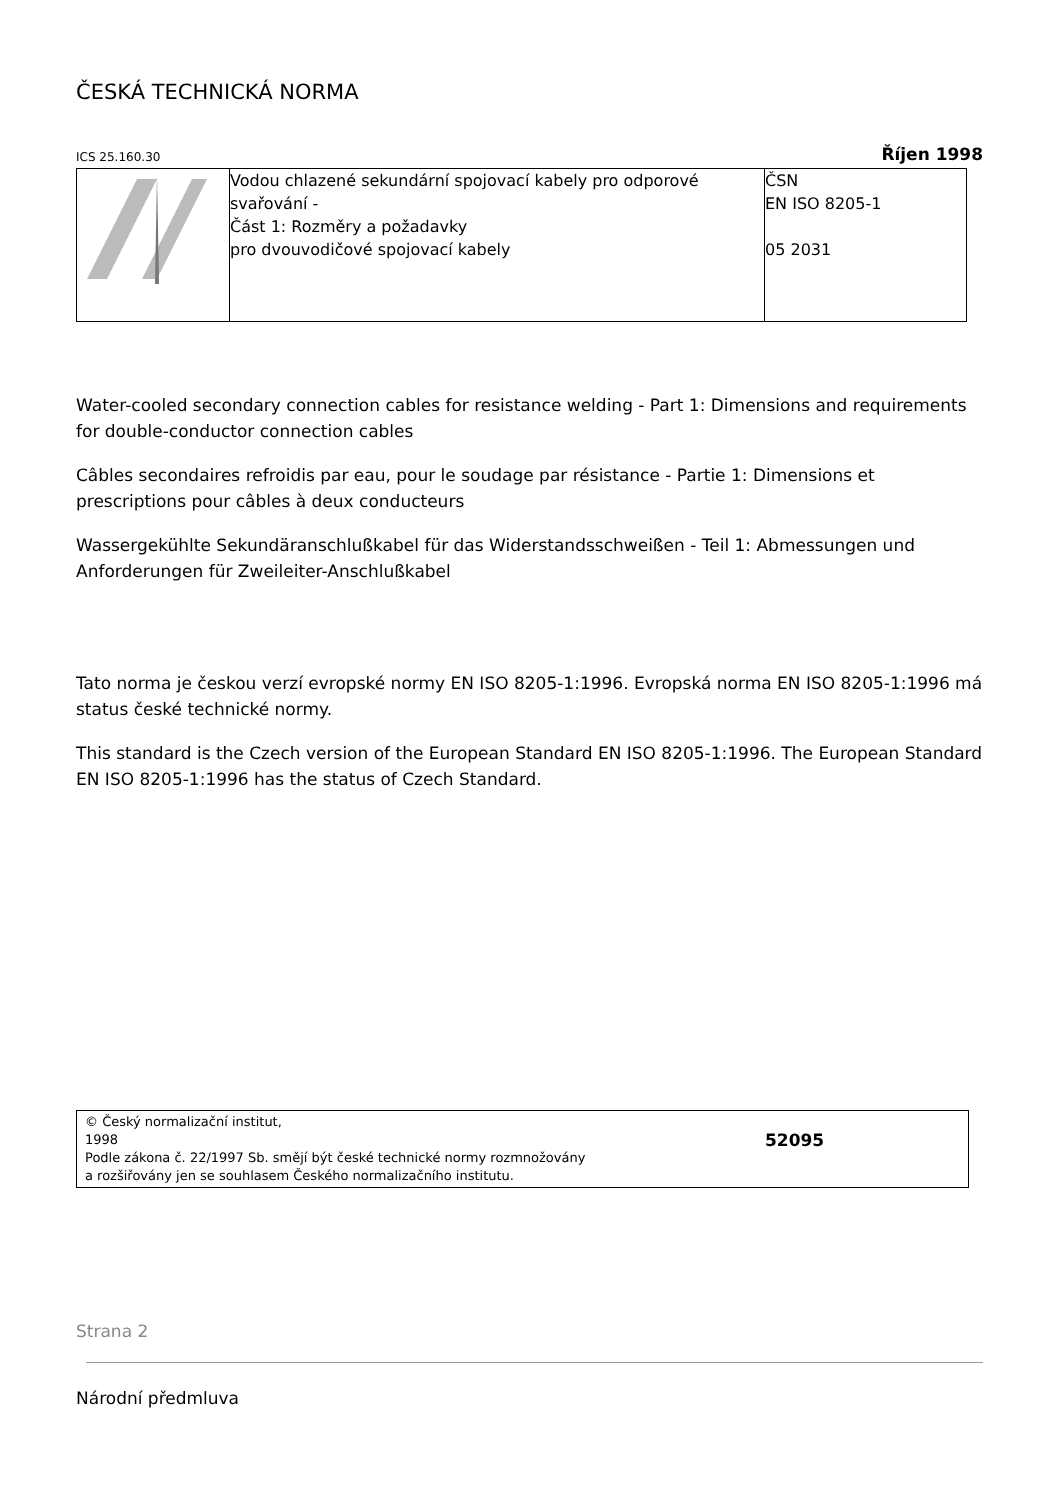ČESKÁ TECHNICKÁ NORMA
ICS 25.160.30 Říjen 1998
| | Vodou chlazené sekundární spojovací kabely pro odporové svařování - Část 1: Rozměry a požadavky pro dvouvodičové spojovací kabely | ČSN EN ISO 8205-1 05 2031 |
Water-cooled secondary connection cables for resistance welding - Part 1: Dimensions and requirements for double-conductor connection cables
Câbles secondaires refroidis par eau, pour le soudage par résistance - Partie 1: Dimensions et prescriptions pour câbles à deux conducteurs
Wassergekühlte Sekundäranschlußkabel für das Widerstandsschweißen - Teil 1: Abmessungen und Anforderungen für Zweileiter-Anschlußkabel
Tato norma je českou verzí evropské normy EN ISO 8205-1:1996. Evropská norma EN ISO 8205-1:1996 má status české technické normy.
This standard is the Czech version of the European Standard EN ISO 8205-1:1996. The European Standard EN ISO 8205-1:1996 has the status of Czech Standard.
© Český normalizační institut,
1998
Podle zákona č. 22/1997 Sb. smějí být české technické normy rozmnožovány
a rozšiřovány jen se souhlasem Českého normalizačního institutu.
52095
Strana 2
Národní předmluva